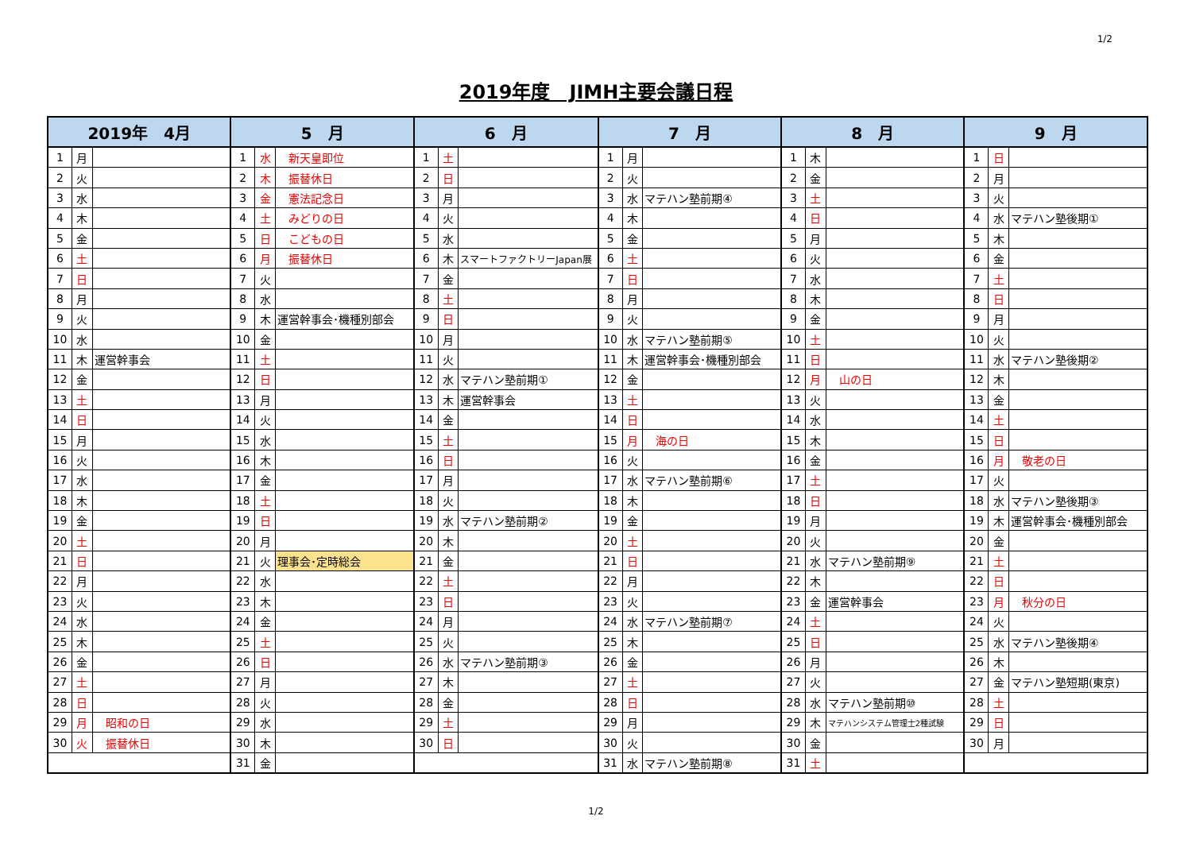1/2
2019年度　JIMH主要会議日程
| 2019年 4月 | | | 5 月 | | | 6 月 | | | 7 月 | | | 8 月 | | | 9 月 | | |
| --- | --- | --- | --- | --- | --- | --- | --- | --- | --- | --- | --- | --- | --- | --- | --- | --- | --- |
| 1 | 月 | | 1 | 水 | 新天皇即位 | 1 | 土 | | 1 | 月 | | 1 | 木 | | 1 | 日 | |
| 2 | 火 | | 2 | 木 | 振替休日 | 2 | 日 | | 2 | 火 | | 2 | 金 | | 2 | 月 | |
| 3 | 水 | | 3 | 金 | 憲法記念日 | 3 | 月 | | 3 | 水 | マテハン塾前期④ | 3 | 土 | | 3 | 火 | |
| 4 | 木 | | 4 | 土 | みどりの日 | 4 | 火 | | 4 | 木 | | 4 | 日 | | 4 | 水 | マテハン塾後期① |
| 5 | 金 | | 5 | 日 | こどもの日 | 5 | 水 | | 5 | 金 | | 5 | 月 | | 5 | 木 | |
| 6 | 土 | | 6 | 月 | 振替休日 | 6 | 木 | スマートファクトリーJapan展 | 6 | 土 | | 6 | 火 | | 6 | 金 | |
| 7 | 日 | | 7 | 火 | | 7 | 金 | | 7 | 日 | | 7 | 水 | | 7 | 土 | |
| 8 | 月 | | 8 | 水 | | 8 | 土 | | 8 | 月 | | 8 | 木 | | 8 | 日 | |
| 9 | 火 | | 9 | 木 | 運営幹事会･機種別部会 | 9 | 日 | | 9 | 火 | | 9 | 金 | | 9 | 月 | |
| 10 | 水 | | 10 | 金 | | 10 | 月 | | 10 | 水 | マテハン塾前期⑤ | 10 | 土 | | 10 | 火 | |
| 11 | 木 | 運営幹事会 | 11 | 土 | | 11 | 火 | | 11 | 木 | 運営幹事会･機種別部会 | 11 | 日 | | 11 | 水 | マテハン塾後期② |
| 12 | 金 | | 12 | 日 | | 12 | 水 | マテハン塾前期① | 12 | 金 | | 12 | 月 | 山の日 | 12 | 木 | |
| 13 | 土 | | 13 | 月 | | 13 | 木 | 運営幹事会 | 13 | 土 | | 13 | 火 | | 13 | 金 | |
| 14 | 日 | | 14 | 火 | | 14 | 金 | | 14 | 日 | | 14 | 水 | | 14 | 土 | |
| 15 | 月 | | 15 | 水 | | 15 | 土 | | 15 | 月 | 海の日 | 15 | 木 | | 15 | 日 | |
| 16 | 火 | | 16 | 木 | | 16 | 日 | | 16 | 火 | | 16 | 金 | | 16 | 月 | 敬老の日 |
| 17 | 水 | | 17 | 金 | | 17 | 月 | | 17 | 水 | マテハン塾前期⑥ | 17 | 土 | | 17 | 火 | |
| 18 | 木 | | 18 | 土 | | 18 | 火 | | 18 | 木 | | 18 | 日 | | 18 | 水 | マテハン塾後期③ |
| 19 | 金 | | 19 | 日 | | 19 | 水 | マテハン塾前期② | 19 | 金 | | 19 | 月 | | 19 | 木 | 運営幹事会･機種別部会 |
| 20 | 土 | | 20 | 月 | | 20 | 木 | | 20 | 土 | | 20 | 火 | | 20 | 金 | |
| 21 | 日 | | 21 | 火 | 理事会･定時総会 | 21 | 金 | | 21 | 日 | | 21 | 水 | マテハン塾前期⑨ | 21 | 土 | |
| 22 | 月 | | 22 | 水 | | 22 | 土 | | 22 | 月 | | 22 | 木 | | 22 | 日 | |
| 23 | 火 | | 23 | 木 | | 23 | 日 | | 23 | 火 | | 23 | 金 | 運営幹事会 | 23 | 月 | 秋分の日 |
| 24 | 水 | | 24 | 金 | | 24 | 月 | | 24 | 水 | マテハン塾前期⑦ | 24 | 土 | | 24 | 火 | |
| 25 | 木 | | 25 | 土 | | 25 | 火 | | 25 | 木 | | 25 | 日 | | 25 | 水 | マテハン塾後期④ |
| 26 | 金 | | 26 | 日 | | 26 | 水 | マテハン塾前期③ | 26 | 金 | | 26 | 月 | | 26 | 木 | |
| 27 | 土 | | 27 | 月 | | 27 | 木 | | 27 | 土 | | 27 | 火 | | 27 | 金 | マテハン塾短期(東京) |
| 28 | 日 | | 28 | 火 | | 28 | 金 | | 28 | 日 | | 28 | 水 | マテハン塾前期⑩ | 28 | 土 | |
| 29 | 月 | 昭和の日 | 29 | 水 | | 29 | 土 | | 29 | 月 | | 29 | 木 | マテハンシステム管理士2種試験 | 29 | 日 | |
| 30 | 火 | 振替休日 | 30 | 木 | | 30 | 日 | | 30 | 火 | | 30 | 金 | | 30 | 月 | |
| | | | 31 | 金 | | | | | 31 | 水 | マテハン塾前期⑧ | 31 | 土 | | | | |
1/2